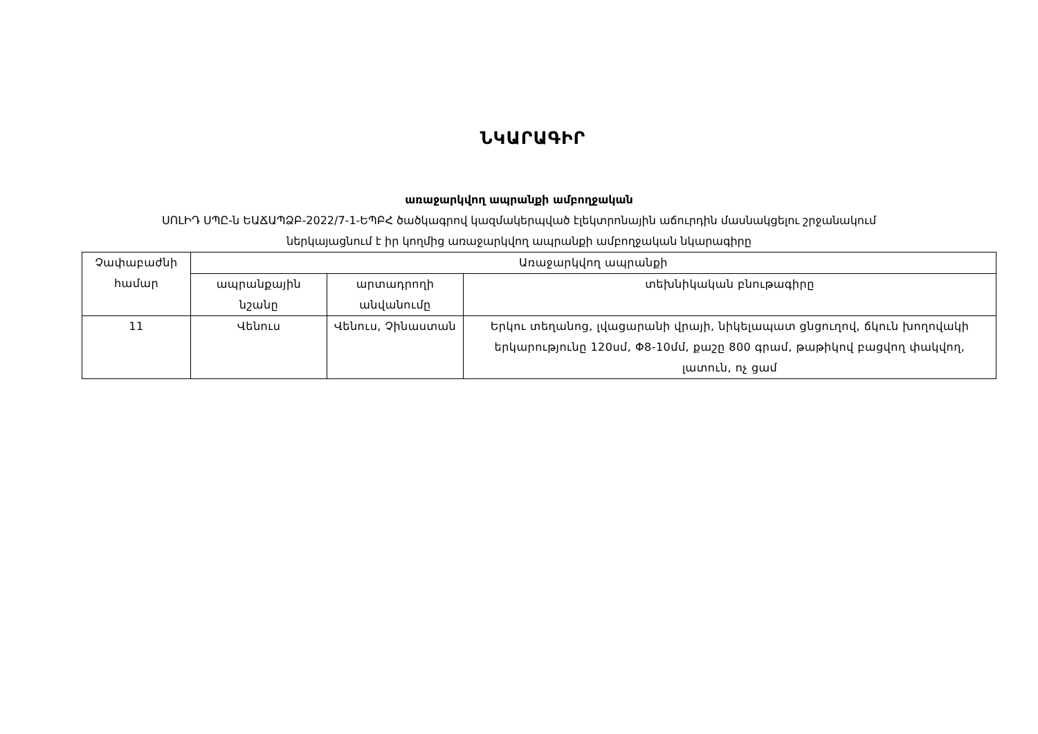ՆԿԱՐԱԳԻՐ
առաջարկվող ապրանքի ամբողջական
ՍՈԼԻԴ ՍՊԸ-ն ԵԱՃԱՊՁԲ-2022/7-1-ԵՊԲՀ ծածկագրով կազմակերպված էլեկտրոնային աճուրդին մասնակցելու շրջանակում
ներկայացնում է իր կողմից առաջարկվող ապրանքի ամբողջական նկարագիրը
| Չափաբաժնի համար | Առաջարկվող ապրանքի | | |
| | ապրանքային նշանը | արտադրողի անվանումը | տեխնիկական բնութագիրը |
| 11 | Վենուս | Վենուս, Չինաստան | Երկու տեղանոց, լվացարանի վրայի, նիկելապատ ցնցուղով, ճկուն խողովակի երկարությունը 120սմ, Φ8-10մմ, քաշը 800 գրամ, թաթիկով բացվող փակվող, լատուն, ոչ ցամ |